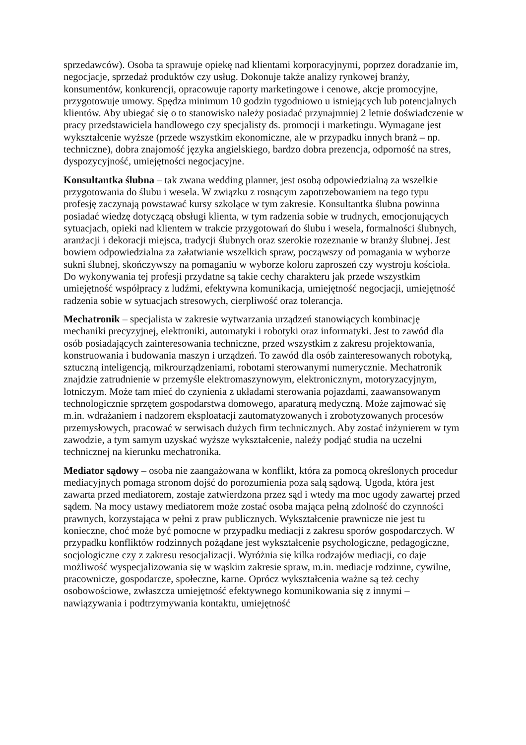sprzedawców). Osoba ta sprawuje opiekę nad klientami korporacyjnymi, poprzez doradzanie im, negocjacje, sprzedaż produktów czy usług. Dokonuje także analizy rynkowej branży, konsumentów, konkurencji, opracowuje raporty marketingowe i cenowe, akcje promocyjne, przygotowuje umowy. Spędza minimum 10 godzin tygodniowo u istniejących lub potencjalnych klientów. Aby ubiegać się o to stanowisko należy posiadać przynajmniej 2 letnie doświadczenie w pracy przedstawiciela handlowego czy specjalisty ds. promocji i marketingu. Wymagane jest wykształcenie wyższe (przede wszystkim ekonomiczne, ale w przypadku innych branż – np. techniczne), dobra znajomość języka angielskiego, bardzo dobra prezencja, odporność na stres, dyspozycyjność, umiejętności negocjacyjne.
Konsultantka ślubna – tak zwana wedding planner, jest osobą odpowiedzialną za wszelkie przygotowania do ślubu i wesela. W związku z rosnącym zapotrzebowaniem na tego typu profesję zaczynają powstawać kursy szkolące w tym zakresie. Konsultantka ślubna powinna posiadać wiedzę dotyczącą obsługi klienta, w tym radzenia sobie w trudnych, emocjonujących sytuacjach, opieki nad klientem w trakcie przygotowań do ślubu i wesela, formalności ślubnych, aranżacji i dekoracji miejsca, tradycji ślubnych oraz szerokie rozeznanie w branży ślubnej. Jest bowiem odpowiedzialna za załatwianie wszelkich spraw, począwszy od pomagania w wyborze sukni ślubnej, skończywszy na pomaganiu w wyborze koloru zaproszeń czy wystroju kościoła. Do wykonywania tej profesji przydatne są takie cechy charakteru jak przede wszystkim umiejętność współpracy z ludźmi, efektywna komunikacja, umiejętność negocjacji, umiejętność radzenia sobie w sytuacjach stresowych, cierpliwość oraz tolerancja.
Mechatronik – specjalista w zakresie wytwarzania urządzeń stanowiących kombinację mechaniki precyzyjnej, elektroniki, automatyki i robotyki oraz informatyki. Jest to zawód dla osób posiadających zainteresowania techniczne, przed wszystkim z zakresu projektowania, konstruowania i budowania maszyn i urządzeń. To zawód dla osób zainteresowanych robotyką, sztuczną inteligencją, mikrourządzeniami, robotami sterowanymi numerycznie. Mechatronik znajdzie zatrudnienie w przemyśle elektromaszynowym, elektronicznym, motoryzacyjnym, lotniczym. Może tam mieć do czynienia z układami sterowania pojazdami, zaawansowanym technologicznie sprzętem gospodarstwa domowego, aparaturą medyczną. Może zajmować się m.in. wdrażaniem i nadzorem eksploatacji zautomatyzowanych i zrobotyzowanych procesów przemysłowych, pracować w serwisach dużych firm technicznych. Aby zostać inżynierem w tym zawodzie, a tym samym uzyskać wyższe wykształcenie, należy podjąć studia na uczelni technicznej na kierunku mechatronika.
Mediator sądowy – osoba nie zaangażowana w konflikt, która za pomocą określonych procedur mediacyjnych pomaga stronom dojść do porozumienia poza salą sądową. Ugoda, która jest zawarta przed mediatorem, zostaje zatwierdzona przez sąd i wtedy ma moc ugody zawartej przed sądem. Na mocy ustawy mediatorem może zostać osoba mająca pełną zdolność do czynności prawnych, korzystająca w pełni z praw publicznych. Wykształcenie prawnicze nie jest tu konieczne, choć może być pomocne w przypadku mediacji z zakresu sporów gospodarczych. W przypadku konfliktów rodzinnych pożądane jest wykształcenie psychologiczne, pedagogiczne, socjologiczne czy z zakresu resocjalizacji. Wyróżnia się kilka rodzajów mediacji, co daje możliwość wyspecjalizowania się w wąskim zakresie spraw, m.in. mediacje rodzinne, cywilne, pracownicze, gospodarcze, społeczne, karne. Oprócz wykształcenia ważne są też cechy osobowościowe, zwłaszcza umiejętność efektywnego komunikowania się z innymi – nawiązywania i podtrzymywania kontaktu, umiejętność